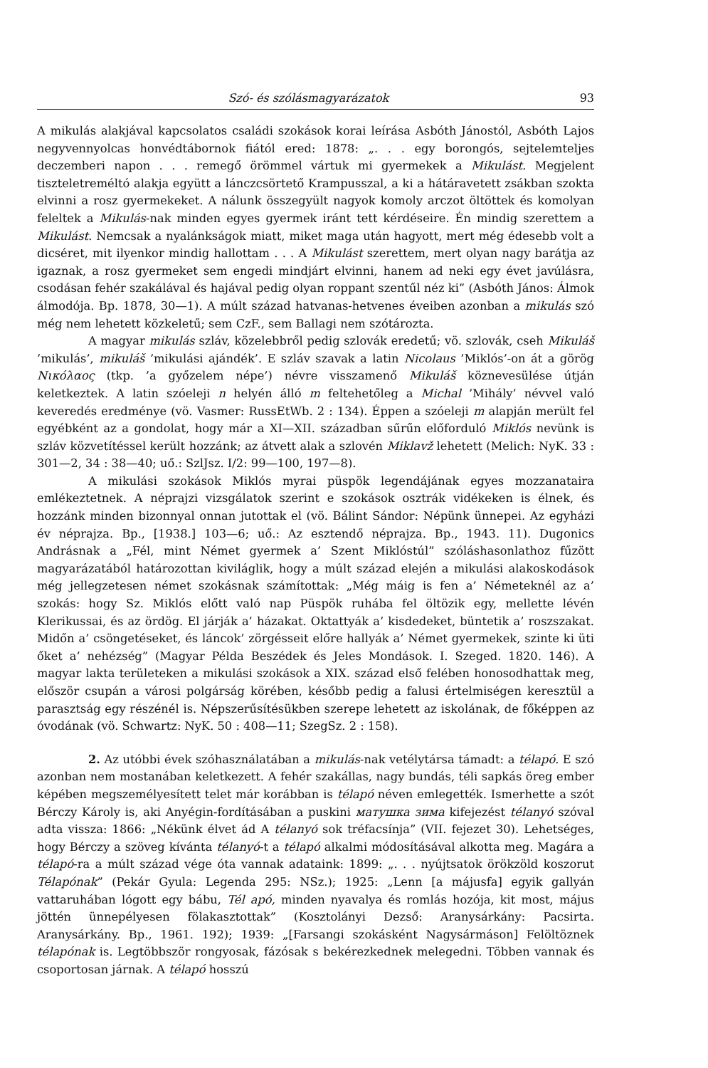Szó- és szólásmagyarázatok 93
A mikulás alakjával kapcsolatos családi szokások korai leírása Asbóth Jánostól, Asbóth Lajos negyvennyolcas honvédtábornok fiától ered: 1878: „. . . egy borongós, sejtelemteljes deczemberi napon . . . remegő örömmel vártuk mi gyermekek a Mikulást. Megjelent tiszteletreméltó alakja együtt a lánczcsörtető Krampusszal, a ki a hátáravetett zsákban szokta elvinni a rosz gyermekeket. A nálunk összegyült nagyok komoly arczot öltöttek és komolyan feleltek a Mikulás-nak minden egyes gyermek iránt tett kérdéseire. Én mindig szerettem a Mikulást. Nemcsak a nyalánkságok miatt, miket maga után hagyott, mert még édesebb volt a dicséret, mit ilyenkor mindig hallottam . . . A Mikulást szerettem, mert olyan nagy barátja az igaznak, a rosz gyermeket sem engedi mindjárt elvinni, hanem ad neki egy évet javúlásra, csodásan fehér szakálával és hajával pedig olyan roppant szentűl néz ki” (Asbóth János: Álmok álmodója. Bp. 1878, 30—1). A múlt század hatvanas-hetvenes éveiben azonban a mikulás szó még nem lehetett közkeletű; sem CzF., sem Ballagi nem szótározta.
A magyar mikulás szláv, közelebbről pedig szlovák eredetű; vö. szlovák, cseh Mikuláš ’mikulás’, mikuláš ’mikulási ajándék’. E szláv szavak a latin Nicolaus ’Miklós’-on át a görög Νικόλαος (tkp. ’a győzelem népe’) névre visszamenő Mikuláš köznevesülése útján keletkeztek. A latin szóeleji n helyén álló m feltehetőleg a Michal ’Mihály’ névvel való keveredés eredménye (vö. Vasmer: RussEtWb. 2 : 134). Éppen a szóeleji m alapján merült fel egyébként az a gondolat, hogy már a XI—XII. században sűrűn előforduló Miklós nevünk is szláv közvetítéssel került hozzánk; az átvett alak a szlovén Miklavž lehetett (Melich: NyK. 33 : 301—2, 34 : 38—40; uő.: SzlJsz. I/2: 99—100, 197—8).
A mikulási szokások Miklós myrai püspök legendájának egyes mozzanataira emlékeztetnek. A néprajzi vizsgálatok szerint e szokások osztrák vidékeken is élnek, és hozzánk minden bizonnyal onnan jutottak el (vö. Bálint Sándor: Népünk ünnepei. Az egyházi év néprajza. Bp., [1938.] 103—6; uő.: Az esztendő néprajza. Bp., 1943. 11). Dugonics Andrásnak a „Fél, mint Német gyermek a’ Szent Miklóstúl” szóláshasonlathoz fűzött magyarázatából határozottan kiviláglik, hogy a múlt század elején a mikulási alakoskodások még jellegzetesen német szokásnak számítottak: „Még máig is fen a’ Németeknél az a’ szokás: hogy Sz. Miklós előtt való nap Püspök ruhába fel öltözik egy, mellette lévén Klerikussai, és az ördög. El járják a’ házakat. Oktattyák a’ kisdedeket, büntetik a’ roszszakat. Midőn a’ csöngetéseket, és láncok’ zörgésseit előre hallyák a’ Német gyermekek, szinte ki üti őket a’ nehézség” (Magyar Példa Beszédek és Jeles Mondások. I. Szeged. 1820. 146). A magyar lakta területeken a mikulási szokások a XIX. század első felében honosodhattak meg, először csupán a városi polgárság körében, később pedig a falusi értelmiségen keresztül a parasztság egy részénél is. Népszerűsítésükben szerepe lehetett az iskolának, de főképpen az óvodának (vö. Schwartz: NyK. 50 : 408—11; SzegSz. 2 : 158).
2. Az utóbbi évek szóhasználatában a mikulás-nak vetélytársa támadt: a télapó. E szó azonban nem mostanában keletkezett. A fehér szakállas, nagy bundás, téli sapkás öreg ember képében megszemélyesített telet már korábban is télapó néven emlegették. Ismerhette a szót Bérczy Károly is, aki Anyégin-fordításában a puskini матушка зима kifejezést télanyó szóval adta vissza: 1866: „Nékünk élvet ád A télanyó sok tréfacsínja” (VII. fejezet 30). Lehetséges, hogy Bérczy a szöveg kívánta télanyó-t a télapó alkalmi módosításával alkotta meg. Magára a télapó-ra a múlt század vége óta vannak adataink: 1899: „. . . nyújtsatok örökzöld koszorut Télapónak” (Pekár Gyula: Legenda 295: NSz.); 1925: „Lenn [a májusfa] egyik gallyán vattaruhában lógott egy bábu, Tél apó, minden nyavalya és romlás hozója, kit most, május jöttén ünnepélyesen fölakasztottak” (Kosztolányi Dezső: Aranysárkány: Pacsirta. Aranysárkány. Bp., 1961. 192); 1939: „[Farsangi szokásként Nagysármáson] Felöltöznek télapónak is. Legtöbbször rongyosak, fázósak s bekérezkednek melegedni. Többen vannak és csoportosan járnak. A télapó hosszú